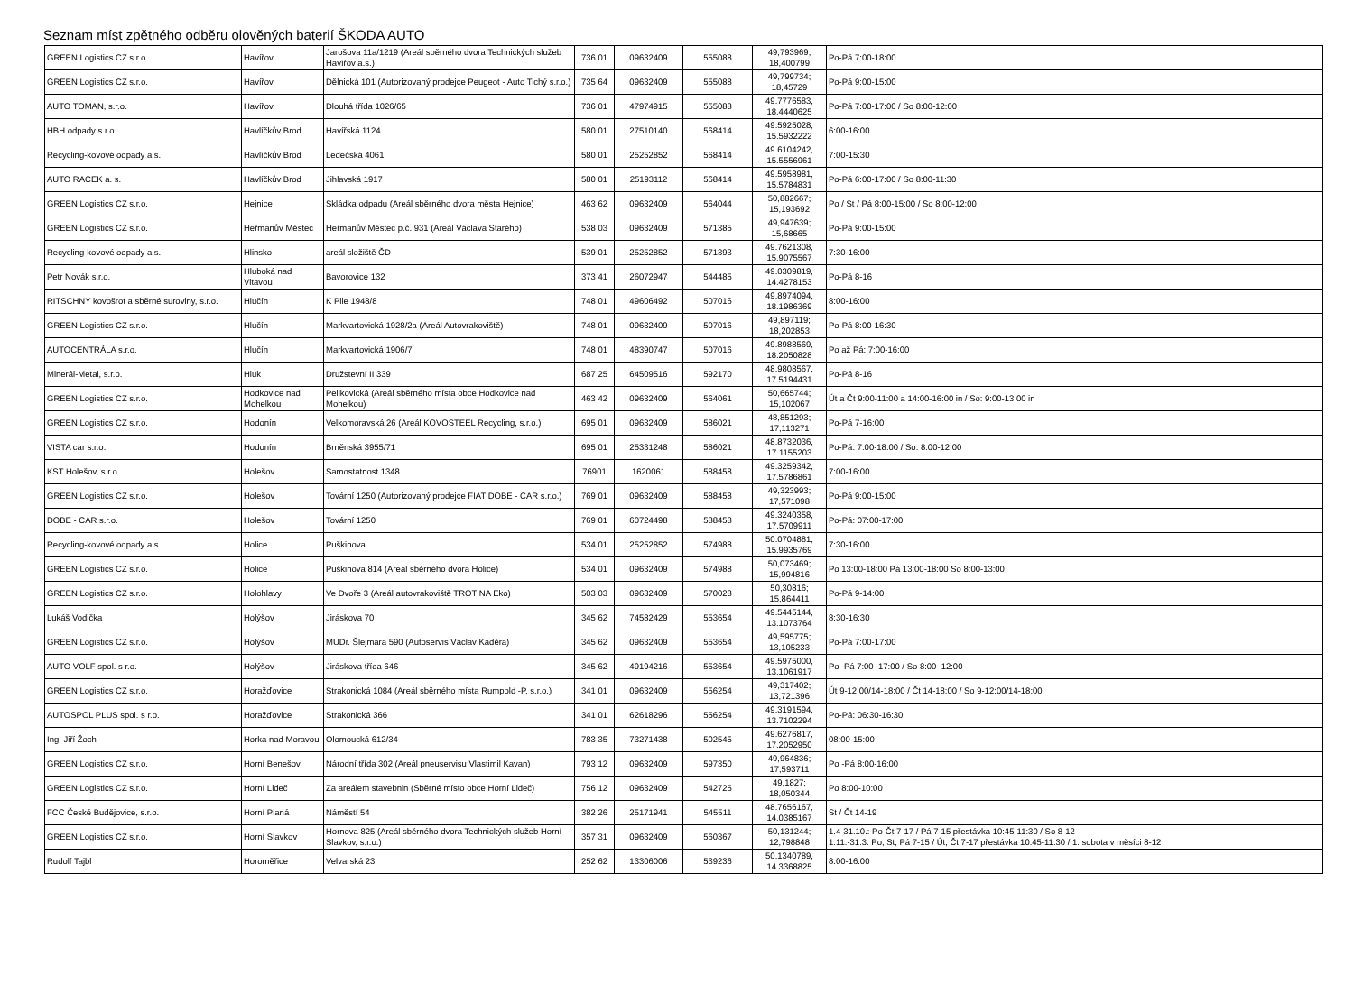Seznam míst zpětného odběru olověných baterií ŠKODA AUTO
| GREEN Logistics CZ s.r.o. | Havířov | Jarošova 11a/1219 (Areál sběrného dvora Technických služeb Havířov a.s.) | 736 01 | 09632409 | 555088 | 49,793969; 18,400799 | Po-Pá 7:00-18:00 |
| GREEN Logistics CZ s.r.o. | Havířov | Dělnická 101 (Autorizovaný prodejce Peugeot - Auto Tichý s.r.o.) | 735 64 | 09632409 | 555088 | 49,799734; 18,45729 | Po-Pá 9:00-15:00 |
| AUTO TOMAN, s.r.o. | Havířov | Dlouhá třída 1026/65 | 736 01 | 47974915 | 555088 | 49.7776583, 18.4440625 | Po-Pá 7:00-17:00 / So 8:00-12:00 |
| HBH odpady s.r.o. | Havlíčkův Brod | Havířská 1124 | 580 01 | 27510140 | 568414 | 49.5925028, 15.5932222 | 6:00-16:00 |
| Recycling-kovové odpady a.s. | Havlíčkův Brod | Ledečská 4061 | 580 01 | 25252852 | 568414 | 49.6104242, 15.5556961 | 7:00-15:30 |
| AUTO RACEK a. s. | Havlíčkův Brod | Jihlavská 1917 | 580 01 | 25193112 | 568414 | 49.5958981, 15.5784831 | Po-Pá 6:00-17:00 / So 8:00-11:30 |
| GREEN Logistics CZ s.r.o. | Hejnice | Skládka odpadu (Areál sběrného dvora města Hejnice) | 463 62 | 09632409 | 564044 | 50,882667; 15,193692 | Po / St / Pá 8:00-15:00 / So 8:00-12:00 |
| GREEN Logistics CZ s.r.o. | Heřmanův Městec | Heřmanův Městec p.č. 931 (Areál Václava Starého) | 538 03 | 09632409 | 571385 | 49,947639; 15,68665 | Po-Pá 9:00-15:00 |
| Recycling-kovové odpady a.s. | Hlinsko | areál složiště ČD | 539 01 | 25252852 | 571393 | 49.7621308, 15.9075567 | 7:30-16:00 |
| Petr Novák s.r.o. | Hluboká nad Vltavou | Bavorovice 132 | 373 41 | 26072947 | 544485 | 49.0309819, 14.4278153 | Po-Pá 8-16 |
| RITSCHNY kovošrot a sběrné suroviny, s.r.o. | Hlučín | K Pile 1948/8 | 748 01 | 49606492 | 507016 | 49.8974094, 18.1986369 | 8:00-16:00 |
| GREEN Logistics CZ s.r.o. | Hlučín | Markvartovická 1928/2a (Areál Autovrakoviště) | 748 01 | 09632409 | 507016 | 49,897119; 18,202853 | Po-Pá 8:00-16:30 |
| AUTOCENTRÁLA s.r.o. | Hlučín | Markvartovická 1906/7 | 748 01 | 48390747 | 507016 | 49.8988569, 18.2050828 | Po až Pá: 7:00-16:00 |
| Minerál-Metal, s.r.o. | Hluk | Družstevní II 339 | 687 25 | 64509516 | 592170 | 48.9808567, 17.5194431 | Po-Pá 8-16 |
| GREEN Logistics CZ s.r.o. | Hodkovice nad Mohelkou | Pelikovická (Areál sběrného místa obce Hodkovice nad Mohelkou) | 463 42 | 09632409 | 564061 | 50,665744; 15,102067 | Út a Čt 9:00-11:00 a 14:00-16:00 in / So: 9:00-13:00 in |
| GREEN Logistics CZ s.r.o. | Hodonín | Velkomoravská 26 (Areál KOVOSTEEL Recycling, s.r.o.) | 695 01 | 09632409 | 586021 | 48,851293; 17,113271 | Po-Pá 7-16:00 |
| VISTA car s.r.o. | Hodonín | Brněnská 3955/71 | 695 01 | 25331248 | 586021 | 48.8732036, 17.1155203 | Po-Pá: 7:00-18:00 / So: 8:00-12:00 |
| KST Holešov, s.r.o. | Holešov | Samostatnost 1348 | 76901 | 1620061 | 588458 | 49.3259342, 17.5786861 | 7:00-16:00 |
| GREEN Logistics CZ s.r.o. | Holešov | Tovární 1250 (Autorizovaný prodejce FIAT DOBE - CAR s.r.o.) | 769 01 | 09632409 | 588458 | 49,323993; 17,571098 | Po-Pá 9:00-15:00 |
| DOBE - CAR s.r.o. | Holešov | Tovární 1250 | 769 01 | 60724498 | 588458 | 49.3240358, 17.5709911 | Po-Pá: 07:00-17:00 |
| Recycling-kovové odpady a.s. | Holice | Puškinova | 534 01 | 25252852 | 574988 | 50.0704881, 15.9935769 | 7:30-16:00 |
| GREEN Logistics CZ s.r.o. | Holice | Puškinova 814 (Areál sběrného dvora Holice) | 534 01 | 09632409 | 574988 | 50,073469; 15,994816 | Po 13:00-18:00 Pá 13:00-18:00 So 8:00-13:00 |
| GREEN Logistics CZ s.r.o. | Holohlavy | Ve Dvoře 3 (Areál autovrakoviště TROTINA Eko) | 503 03 | 09632409 | 570028 | 50,30816; 15,864411 | Po-Pá 9-14:00 |
| Lukáš Vodička | Holýšov | Jiráskova 70 | 345 62 | 74582429 | 553654 | 49.5445144, 13.1073764 | 8:30-16:30 |
| GREEN Logistics CZ s.r.o. | Holýšov | MUDr. Šlejmara 590 (Autoservis Václav Kaděra) | 345 62 | 09632409 | 553654 | 49,595775; 13,105233 | Po-Pá 7:00-17:00 |
| AUTO VOLF spol. s r.o. | Holýšov | Jiráskova třída 646 | 345 62 | 49194216 | 553654 | 49.5975000, 13.1061917 | Po–Pá 7:00–17:00 / So 8:00–12:00 |
| GREEN Logistics CZ s.r.o. | Horažďovice | Strakonická 1084 (Areál sběrného místa Rumpold -P, s.r.o.) | 341 01 | 09632409 | 556254 | 49,317402; 13,721396 | Út 9-12:00/14-18:00 / Čt 14-18:00 / So 9-12:00/14-18:00 |
| AUTOSPOL PLUS spol. s r.o. | Horažďovice | Strakonická 366 | 341 01 | 62618296 | 556254 | 49.3191594, 13.7102294 | Po-Pá: 06:30-16:30 |
| Ing. Jiří Žoch | Horka nad Moravou | Olomoucká 612/34 | 783 35 | 73271438 | 502545 | 49.6276817, 17.2052950 | 08:00-15:00 |
| GREEN Logistics CZ s.r.o. | Horní Benešov | Národní třída 302 (Areál pneuservisu Vlastimil Kavan) | 793 12 | 09632409 | 597350 | 49,964836; 17,593711 | Po -Pá 8:00-16:00 |
| GREEN Logistics CZ s.r.o. | Horní Lideč | Za areálem stavebnin (Sběrné místo obce Horní Lideč) | 756 12 | 09632409 | 542725 | 49,1827; 18,050344 | Po 8:00-10:00 |
| FCC České Budějovice, s.r.o. | Horní Planá | Náměstí 54 | 382 26 | 25171941 | 545511 | 48.7656167, 14.0385167 | St / Čt 14-19 |
| GREEN Logistics CZ s.r.o. | Horní Slavkov | Hornova 825 (Areál sběrného dvora Technických služeb Horní Slavkov, s.r.o.) | 357 31 | 09632409 | 560367 | 50,131244; 12,798848 | 1.4-31.10.: Po-Čt 7-17 / Pá 7-15 přestávka 10:45-11:30 / So 8-12 1.11.-31.3. Po, St, Pá 7-15 / Út, Čt 7-17 přestávka 10:45-11:30 / 1. sobota v měsíci 8-12 |
| Rudolf Tajbl | Horoměřice | Velvarská 23 | 252 62 | 13306006 | 539236 | 50.1340789, 14.3368825 | 8:00-16:00 |